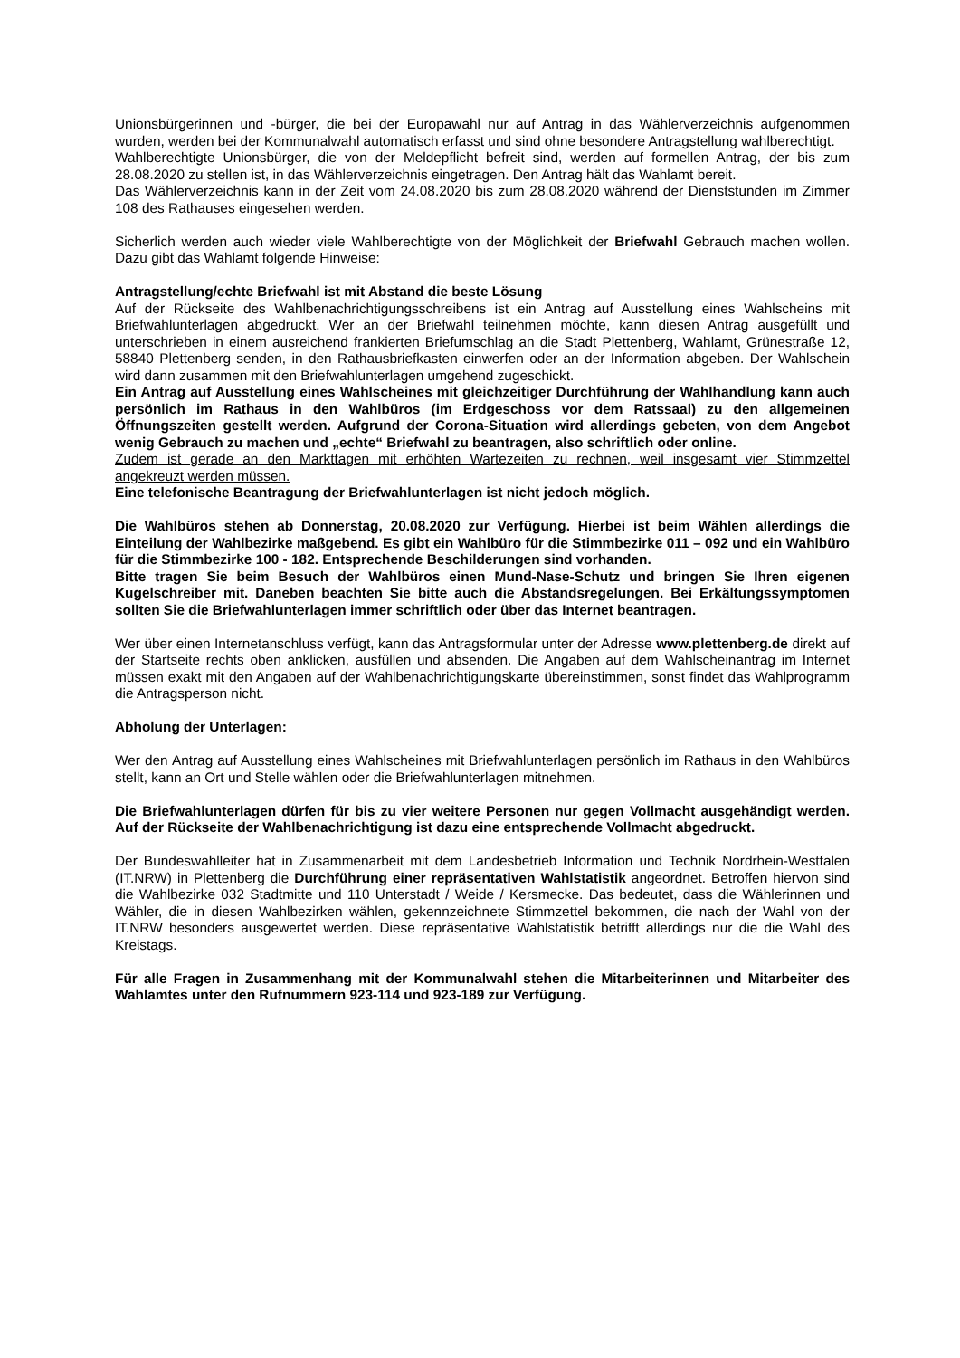Unionsbürgerinnen und -bürger, die bei der Europawahl nur auf Antrag in das Wählerverzeichnis aufgenommen wurden, werden bei der Kommunalwahl automatisch erfasst und sind ohne besondere Antragstellung wahlberechtigt.
Wahlberechtigte Unionsbürger, die von der Meldepflicht befreit sind, werden auf formellen Antrag, der bis zum 28.08.2020 zu stellen ist, in das Wählerverzeichnis eingetragen. Den Antrag hält das Wahlamt bereit.
Das Wählerverzeichnis kann in der Zeit vom 24.08.2020 bis zum 28.08.2020 während der Dienststunden im Zimmer 108 des Rathauses eingesehen werden.
Sicherlich werden auch wieder viele Wahlberechtigte von der Möglichkeit der Briefwahl Gebrauch machen wollen. Dazu gibt das Wahlamt folgende Hinweise:
Antragstellung/echte Briefwahl ist mit Abstand die beste Lösung
Auf der Rückseite des Wahlbenachrichtigungsschreibens ist ein Antrag auf Ausstellung eines Wahlscheins mit Briefwahlunterlagen abgedruckt. Wer an der Briefwahl teilnehmen möchte, kann diesen Antrag ausgefüllt und unterschrieben in einem ausreichend frankierten Briefumschlag an die Stadt Plettenberg, Wahlamt, Grünestraße 12, 58840 Plettenberg senden, in den Rathausbriefkasten einwerfen oder an der Information abgeben. Der Wahlschein wird dann zusammen mit den Briefwahlunterlagen umgehend zugeschickt.
Ein Antrag auf Ausstellung eines Wahlscheines mit gleichzeitiger Durchführung der Wahlhandlung kann auch persönlich im Rathaus in den Wahlbüros (im Erdgeschoss vor dem Ratssaal) zu den allgemeinen Öffnungszeiten gestellt werden. Aufgrund der Corona-Situation wird allerdings gebeten, von dem Angebot wenig Gebrauch zu machen und „echte“ Briefwahl zu beantragen, also schriftlich oder online.
Zudem ist gerade an den Markttagen mit erhöhten Wartezeiten zu rechnen, weil insgesamt vier Stimmzettel angekreuzt werden müssen.
Eine telefonische Beantragung der Briefwahlunterlagen ist nicht jedoch möglich.
Die Wahlbüros stehen ab Donnerstag, 20.08.2020 zur Verfügung. Hierbei ist beim Wählen allerdings die Einteilung der Wahlbezirke maßgebend. Es gibt ein Wahlbüro für die Stimmbezirke 011 – 092 und ein Wahlbüro für die Stimmbezirke 100 - 182. Entsprechende Beschilderungen sind vorhanden.
Bitte tragen Sie beim Besuch der Wahlbüros einen Mund-Nase-Schutz und bringen Sie Ihren eigenen Kugelschreiber mit. Daneben beachten Sie bitte auch die Abstandsregelungen. Bei Erkältungssymptomen sollten Sie die Briefwahlunterlagen immer schriftlich oder über das Internet beantragen.
Wer über einen Internetanschluss verfügt, kann das Antragsformular unter der Adresse www.plettenberg.de direkt auf der Startseite rechts oben anklicken, ausfüllen und absenden. Die Angaben auf dem Wahlscheinantrag im Internet müssen exakt mit den Angaben auf der Wahlbenachrichtigungskarte übereinstimmen, sonst findet das Wahlprogramm die Antragsperson nicht.
Abholung der Unterlagen:
Wer den Antrag auf Ausstellung eines Wahlscheines mit Briefwahlunterlagen persönlich im Rathaus in den Wahlbüros stellt, kann an Ort und Stelle wählen oder die Briefwahlunterlagen mitnehmen.
Die Briefwahlunterlagen dürfen für bis zu vier weitere Personen nur gegen Vollmacht ausgehändigt werden. Auf der Rückseite der Wahlbenachrichtigung ist dazu eine entsprechende Vollmacht abgedruckt.
Der Bundeswahlleiter hat in Zusammenarbeit mit dem Landesbetrieb Information und Technik Nordrhein-Westfalen (IT.NRW) in Plettenberg die Durchführung einer repräsentativen Wahlstatistik angeordnet. Betroffen hiervon sind die Wahlbezirke 032 Stadtmitte und 110 Unterstadt / Weide / Kersmecke. Das bedeutet, dass die Wählerinnen und Wähler, die in diesen Wahlbezirken wählen, gekennzeichnete Stimmzettel bekommen, die nach der Wahl von der IT.NRW besonders ausgewertet werden. Diese repräsentative Wahlstatistik betrifft allerdings nur die die Wahl des Kreistags.
Für alle Fragen in Zusammenhang mit der Kommunalwahl stehen die Mitarbeiterinnen und Mitarbeiter des Wahlamtes unter den Rufnummern 923-114 und 923-189 zur Verfügung.